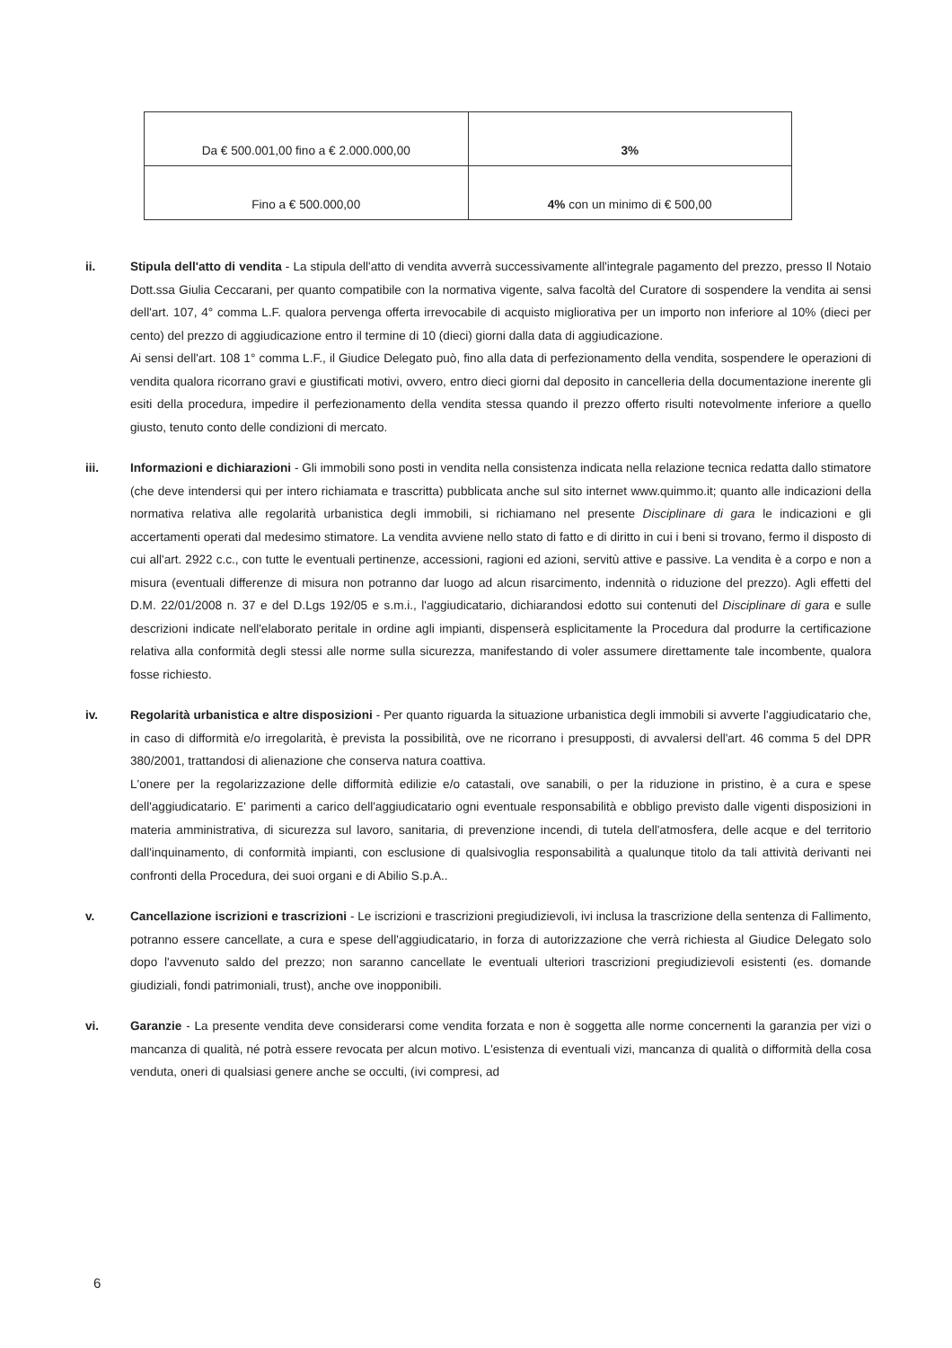| Da € 500.001,00 fino a € 2.000.000,00 | 3% |
| Fino a € 500.000,00 | 4% con un minimo di € 500,00 |
ii. Stipula dell'atto di vendita - La stipula dell'atto di vendita avverrà successivamente all'integrale pagamento del prezzo, presso Il Notaio Dott.ssa Giulia Ceccarani, per quanto compatibile con la normativa vigente, salva facoltà del Curatore di sospendere la vendita ai sensi dell'art. 107, 4° comma L.F. qualora pervenga offerta irrevocabile di acquisto migliorativa per un importo non inferiore al 10% (dieci per cento) del prezzo di aggiudicazione entro il termine di 10 (dieci) giorni dalla data di aggiudicazione.
Ai sensi dell'art. 108 1° comma L.F., il Giudice Delegato può, fino alla data di perfezionamento della vendita, sospendere le operazioni di vendita qualora ricorrano gravi e giustificati motivi, ovvero, entro dieci giorni dal deposito in cancelleria della documentazione inerente gli esiti della procedura, impedire il perfezionamento della vendita stessa quando il prezzo offerto risulti notevolmente inferiore a quello giusto, tenuto conto delle condizioni di mercato.
iii. Informazioni e dichiarazioni - Gli immobili sono posti in vendita nella consistenza indicata nella relazione tecnica redatta dallo stimatore (che deve intendersi qui per intero richiamata e trascritta) pubblicata anche sul sito internet www.quimmo.it; quanto alle indicazioni della normativa relativa alle regolarità urbanistica degli immobili, si richiamano nel presente Disciplinare di gara le indicazioni e gli accertamenti operati dal medesimo stimatore. La vendita avviene nello stato di fatto e di diritto in cui i beni si trovano, fermo il disposto di cui all'art. 2922 c.c., con tutte le eventuali pertinenze, accessioni, ragioni ed azioni, servitù attive e passive. La vendita è a corpo e non a misura (eventuali differenze di misura non potranno dar luogo ad alcun risarcimento, indennità o riduzione del prezzo). Agli effetti del D.M. 22/01/2008 n. 37 e del D.Lgs 192/05 e s.m.i., l'aggiudicatario, dichiarandosi edotto sui contenuti del Disciplinare di gara e sulle descrizioni indicate nell'elaborato peritale in ordine agli impianti, dispenserà esplicitamente la Procedura dal produrre la certificazione relativa alla conformità degli stessi alle norme sulla sicurezza, manifestando di voler assumere direttamente tale incombente, qualora fosse richiesto.
iv. Regolarità urbanistica e altre disposizioni - Per quanto riguarda la situazione urbanistica degli immobili si avverte l'aggiudicatario che, in caso di difformità e/o irregolarità, è prevista la possibilità, ove ne ricorrano i presupposti, di avvalersi dell'art. 46 comma 5 del DPR 380/2001, trattandosi di alienazione che conserva natura coattiva.
L'onere per la regolarizzazione delle difformità edilizie e/o catastali, ove sanabili, o per la riduzione in pristino, è a cura e spese dell'aggiudicatario. E' parimenti a carico dell'aggiudicatario ogni eventuale responsabilità e obbligo previsto dalle vigenti disposizioni in materia amministrativa, di sicurezza sul lavoro, sanitaria, di prevenzione incendi, di tutela dell'atmosfera, delle acque e del territorio dall'inquinamento, di conformità impianti, con esclusione di qualsivoglia responsabilità a qualunque titolo da tali attività derivanti nei confronti della Procedura, dei suoi organi e di Abilio S.p.A..
v. Cancellazione iscrizioni e trascrizioni - Le iscrizioni e trascrizioni pregiudizievoli, ivi inclusa la trascrizione della sentenza di Fallimento, potranno essere cancellate, a cura e spese dell'aggiudicatario, in forza di autorizzazione che verrà richiesta al Giudice Delegato solo dopo l'avvenuto saldo del prezzo; non saranno cancellate le eventuali ulteriori trascrizioni pregiudizievoli esistenti (es. domande giudiziali, fondi patrimoniali, trust), anche ove inopponibili.
vi. Garanzie - La presente vendita deve considerarsi come vendita forzata e non è soggetta alle norme concernenti la garanzia per vizi o mancanza di qualità, né potrà essere revocata per alcun motivo. L'esistenza di eventuali vizi, mancanza di qualità o difformità della cosa venduta, oneri di qualsiasi genere anche se occulti, (ivi compresi, ad
6